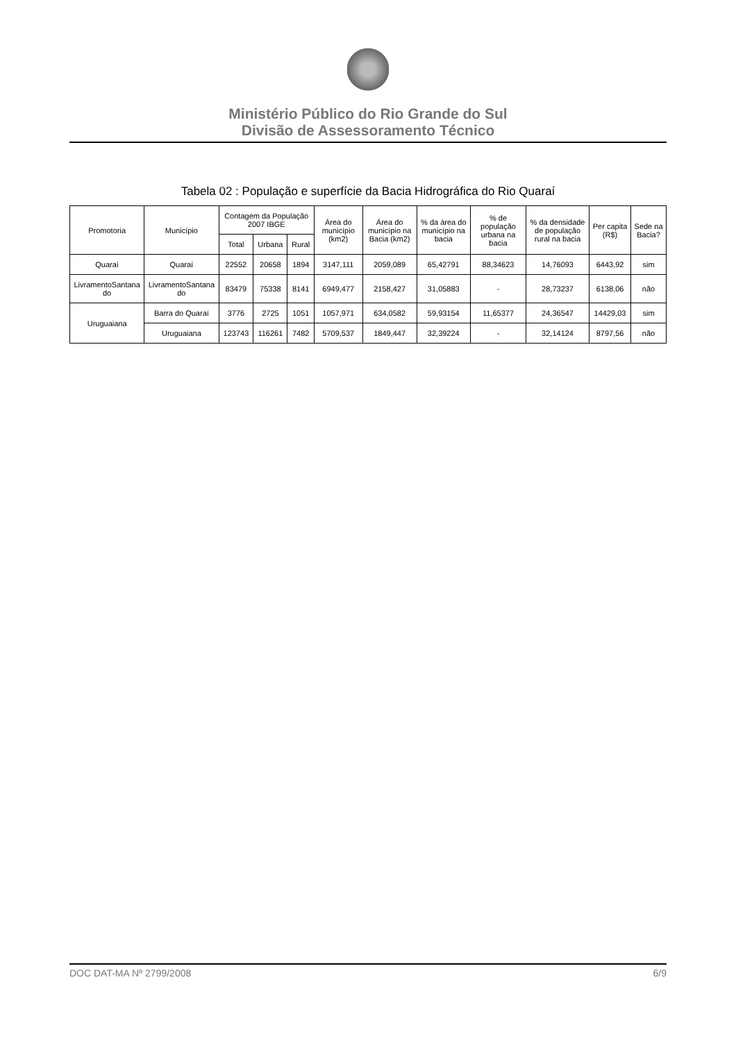Ministério Público do Rio Grande do Sul
Divisão de Assessoramento Técnico
Tabela 02 : População e superfície da Bacia Hidrográfica do Rio Quaraí
| Promotoria | Município | Contagem da População 2007 IBGE | | | Área do município (km2) | Área do município na Bacia (km2) | % da área do município na bacia | % de população urbana na bacia | % da densidade de população rural na bacia | Per capita (R$) | Sede na Bacia? |
| --- | --- | --- | --- | --- | --- | --- | --- | --- | --- | --- | --- |
| | | Total | Urbana | Rural | | | | | | | |
| Quaraí | Quaraí | 22552 | 20658 | 1894 | 3147,111 | 2059,089 | 65,42791 | 88,34623 | 14,76093 | 6443,92 | sim |
| LivramentoSantana do | LivramentoSantana do | 83479 | 75338 | 8141 | 6949,477 | 2158,427 | 31,05883 | - | 28,73237 | 6138,06 | não |
| Uruguaiana | Barra do Quaraí | 3776 | 2725 | 1051 | 1057,971 | 634,0582 | 59,93154 | 11,65377 | 24,36547 | 14429,03 | sim |
| | Uruguaiana | 123743 | 116261 | 7482 | 5709,537 | 1849,447 | 32,39224 | - | 32,14124 | 8797,56 | não |
DOC DAT-MA Nº 2799/2008 6/9